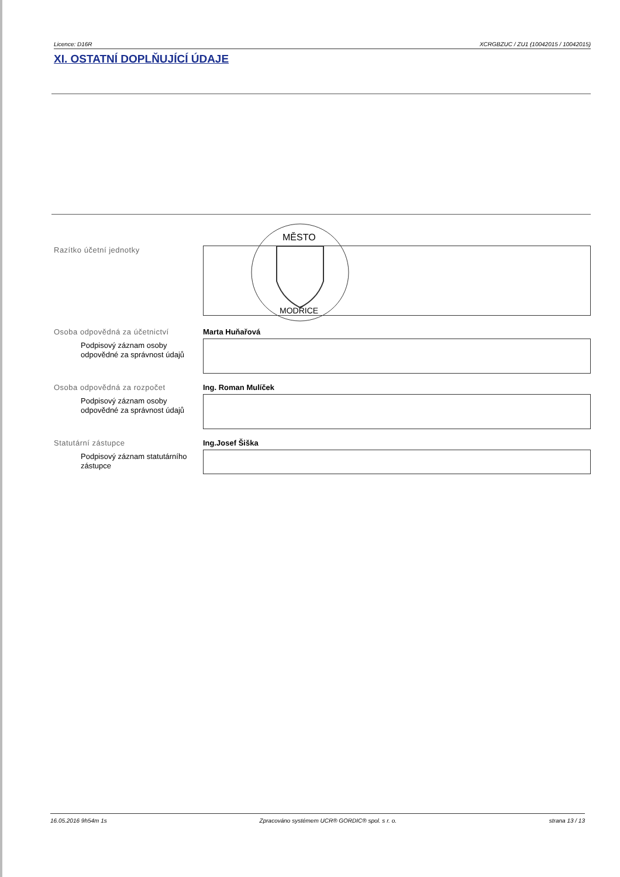Licence: D16R XCRGBZUC / ZU1 (10042015 / 10042015)
XI. OSTATNÍ DOPLŇUJÍCÍ ÚDAJE
Razítko účetní jednotky
MĚSTO
MODŘICE
Osoba odpovědná za účetnictví
Podpisový záznam osoby odpovědné za správnost údajů
Marta Huňařová
Osoba odpovědná za rozpočet
Podpisový záznam osoby odpovědné za správnost údajů
Ing. Roman Mulíček
Statutární zástupce
Podpisový záznam statutárního zástupce
Ing.Josef Šiška
16.05.2016 9h54m 1s Zpracováno systémem UCR® GORDIC® spol. s r. o. strana 13 / 13